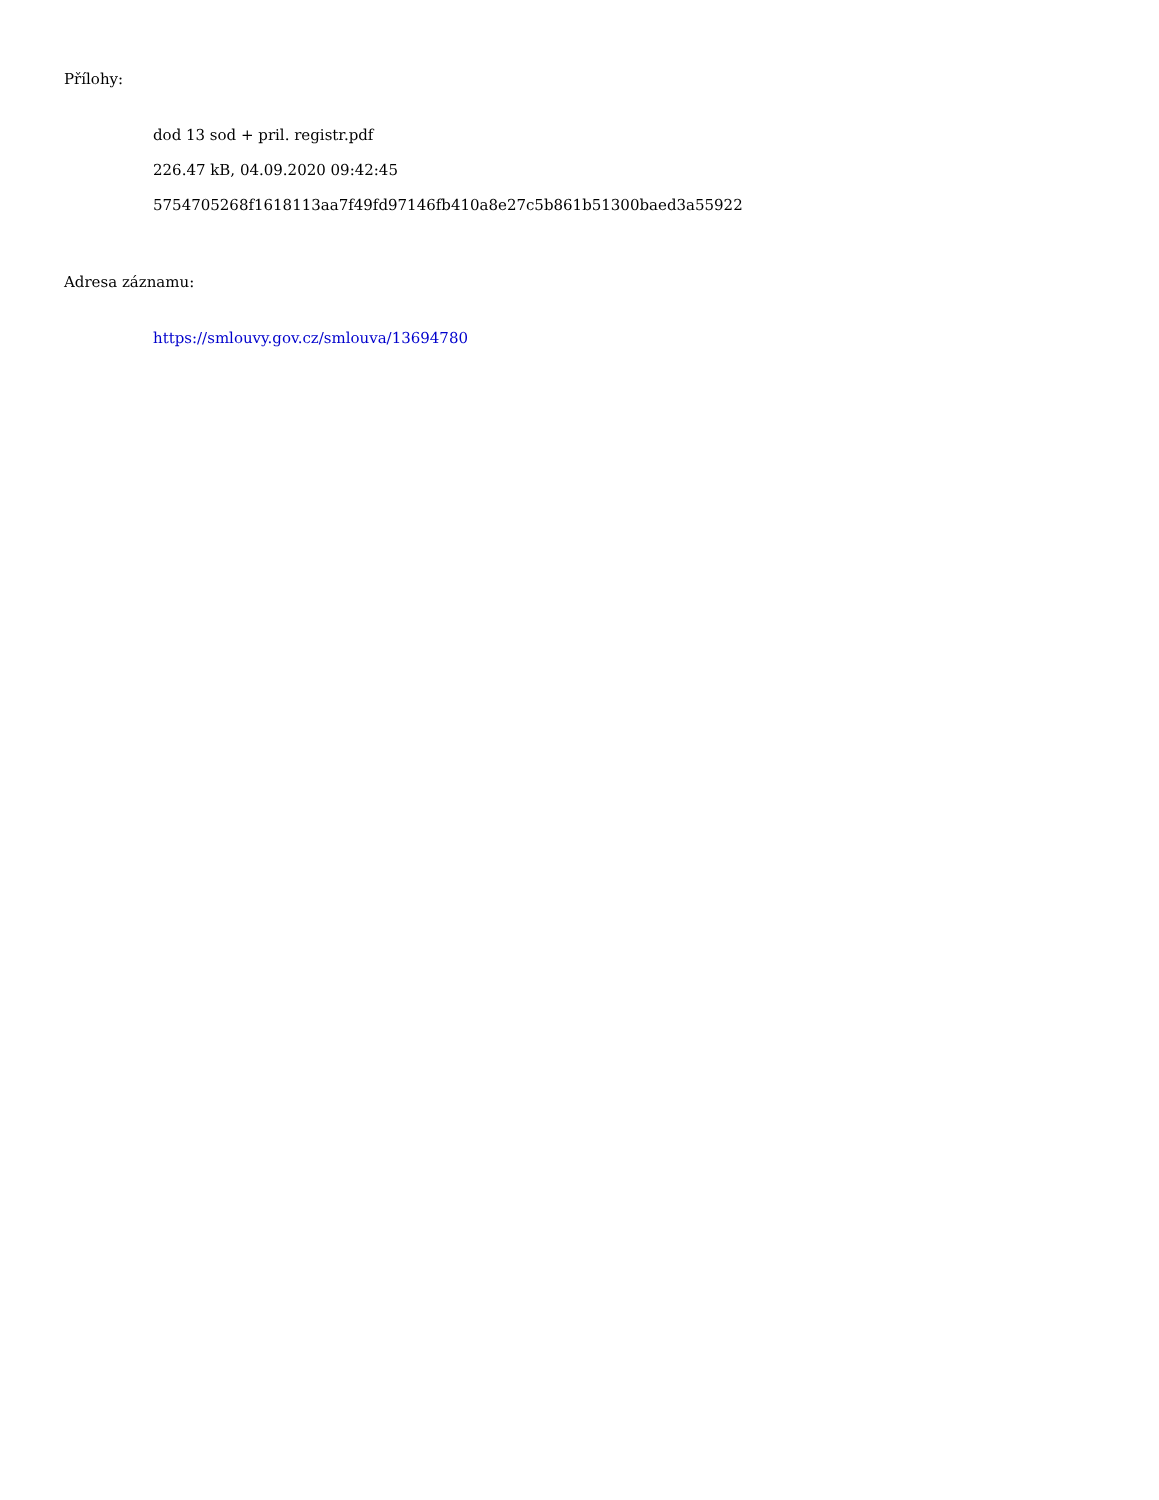Přílohy:
dod 13 sod + pril. registr.pdf
226.47 kB, 04.09.2020 09:42:45
5754705268f1618113aa7f49fd97146fb410a8e27c5b861b51300baed3a55922
Adresa záznamu:
https://smlouvy.gov.cz/smlouva/13694780